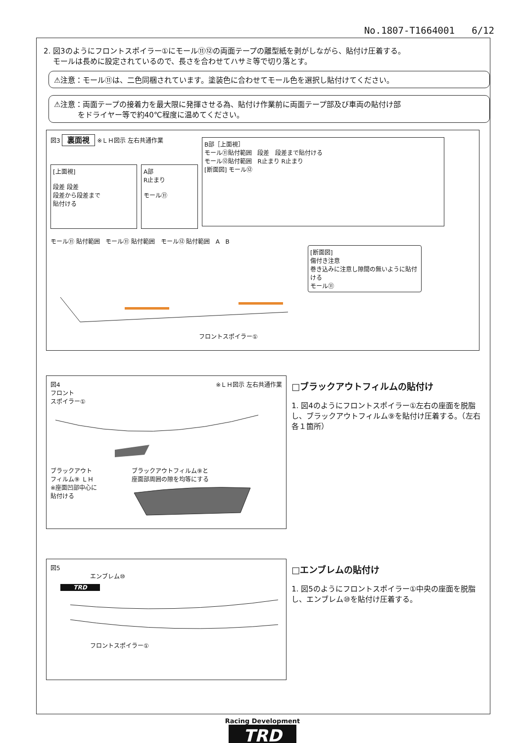No.1807-T1664001 6/12
2. 図3のようにフロントスポイラー①にモール⑪⑫の両面テープの離型紙を剥がしながら、貼付け圧着する。
モールは長めに設定されているので、長さを合わせてハサミ等で切り落とす。
⚠注意：モール⑪は、二色同梱されています。塗装色に合わせてモール色を選択し貼付けてください。
⚠注意：両面テープの接着力を最大限に発揮させる為、貼付け作業前に両面テープ部及び車両の貼付け部
をドライヤー等で約40℃程度に温めてください。
図3 裏面視 ※ＬＨ図示 左右共通作業
[上面視]
段差 段差
段差から段差まで
貼付ける
A部
R止まり
モール⑪
B部［上面視］
モール⑪貼付範囲 段差 段差まで貼付ける
モール⑫貼付範囲 R止まり R止まり
[断面図] モール⑫
モール⑪ 貼付範囲 モール⑪ 貼付範囲 モール⑫ 貼付範囲 A B
[断面図]
傷付き注意
巻き込みに注意し隙間の無いように貼付ける
モール⑪
フロントスポイラー①
図4 ※ＬＨ図示 左右共通作業
フロント
スポイラー①
ブラックアウト
フィルム⑨ ＬＨ
※座面凹部中心に
貼付ける
ブラックアウトフィルム⑨と
座面部周囲の隙を均等にする
□ブラックアウトフィルムの貼付け
1. 図4のようにフロントスポイラー①左右の座面を脱脂し、ブラックアウトフィルム⑨を貼付け圧着する。（左右各１箇所）
図5
エンブレム⑩
TRD
フロントスポイラー①
□エンブレムの貼付け
1. 図5のようにフロントスポイラー①中央の座面を脱脂し、エンブレム⑩を貼付け圧着する。
Racing Development
TRD